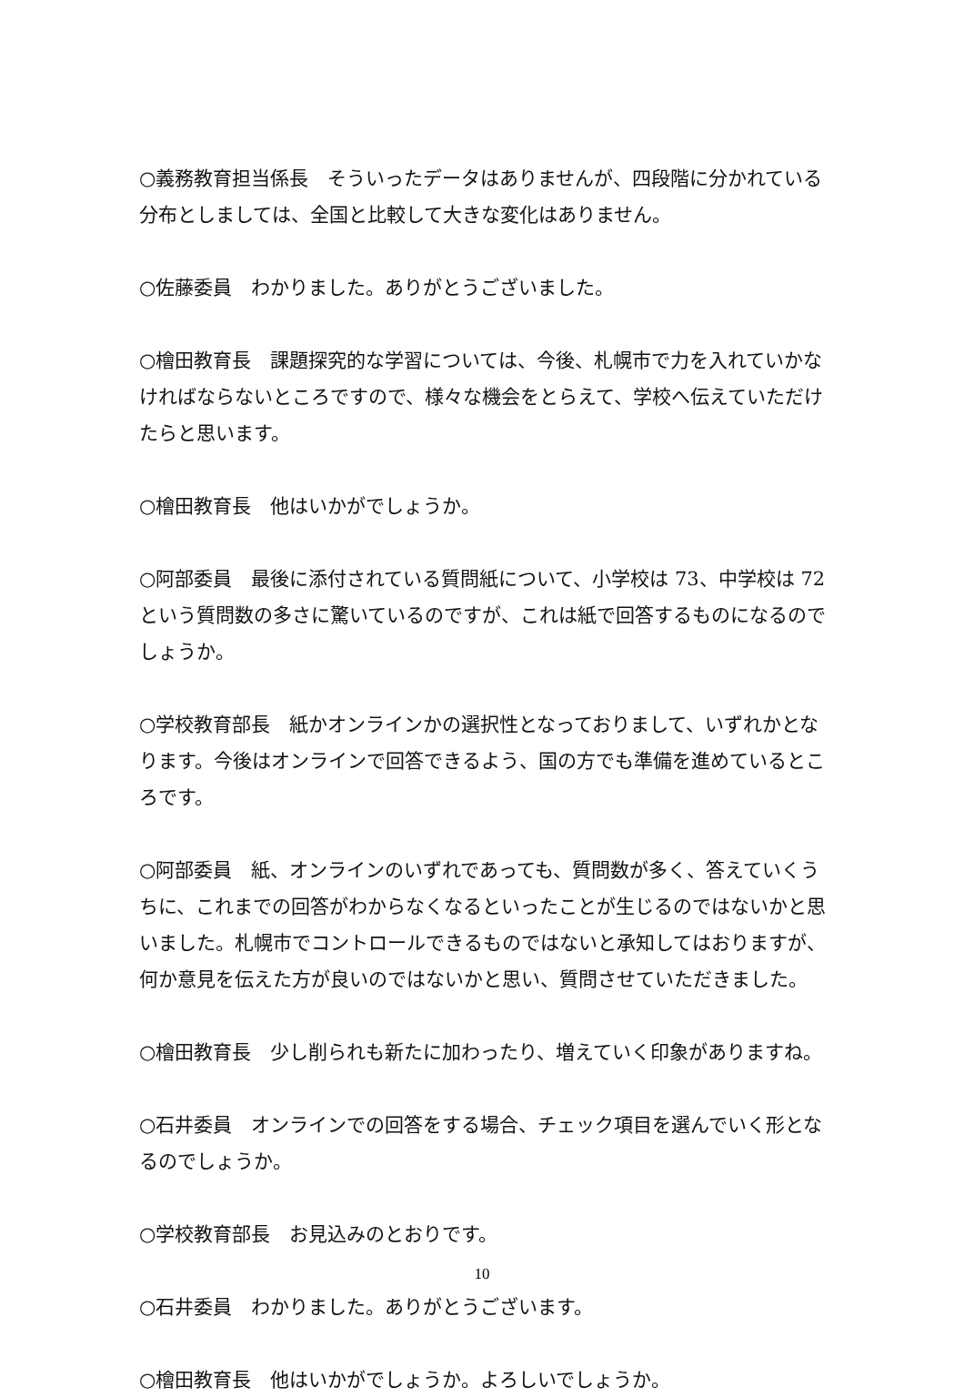○義務教育担当係長　そういったデータはありませんが、四段階に分かれている分布としましては、全国と比較して大きな変化はありません。
○佐藤委員　わかりました。ありがとうございました。
○檜田教育長　課題探究的な学習については、今後、札幌市で力を入れていかなければならないところですので、様々な機会をとらえて、学校へ伝えていただけたらと思います。
○檜田教育長　他はいかがでしょうか。
○阿部委員　最後に添付されている質問紙について、小学校は 73、中学校は 72 という質問数の多さに驚いているのですが、これは紙で回答するものになるのでしょうか。
○学校教育部長　紙かオンラインかの選択性となっておりまして、いずれかとなります。今後はオンラインで回答できるよう、国の方でも準備を進めているところです。
○阿部委員　紙、オンラインのいずれであっても、質問数が多く、答えていくうちに、これまでの回答がわからなくなるといったことが生じるのではないかと思いました。札幌市でコントロールできるものではないと承知してはおりますが、何か意見を伝えた方が良いのではないかと思い、質問させていただきました。
○檜田教育長　少し削られも新たに加わったり、増えていく印象がありますね。
○石井委員　オンラインでの回答をする場合、チェック項目を選んでいく形となるのでしょうか。
○学校教育部長　お見込みのとおりです。
○石井委員　わかりました。ありがとうございます。
○檜田教育長　他はいかがでしょうか。よろしいでしょうか。
10